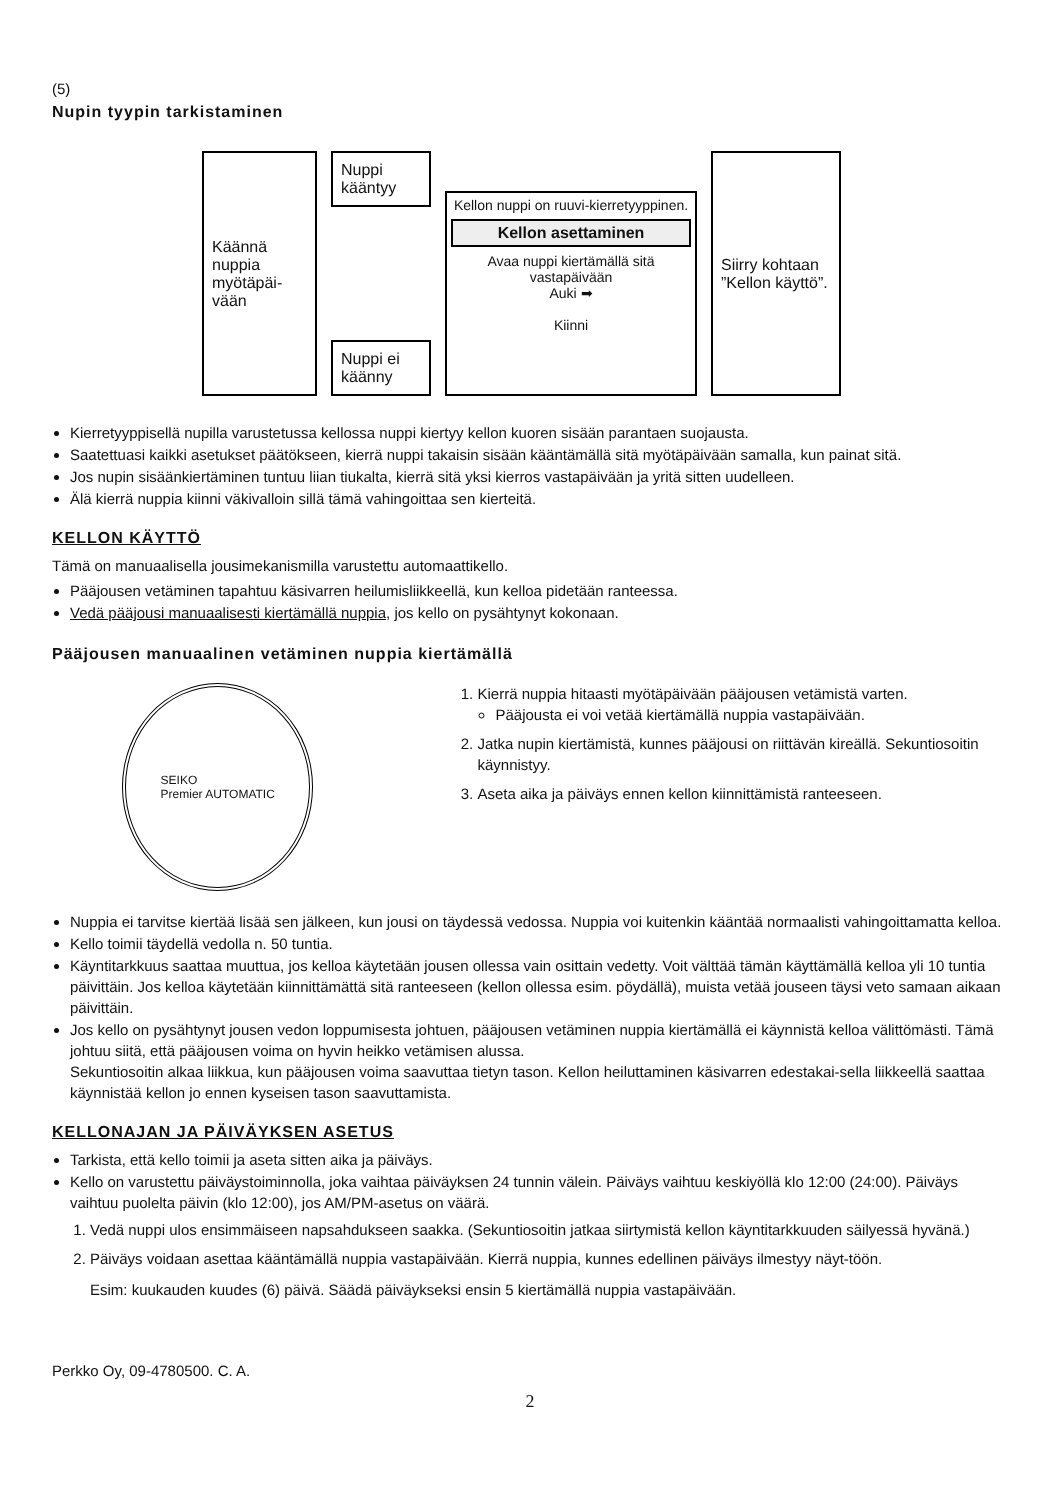(5)
Nupin tyypin tarkistaminen
Käännä nuppia myötäpäi-vään
Nuppi kääntyy
Nuppi ei käänny
Kellon nuppi on ruuvi-kierretyyppinen.
Kellon asettaminen
Avaa nuppi kiertämällä sitä vastapäivään
Auki ➡
Kiinni
Siirry kohtaan ”Kellon käyttö”.
Kierretyyppisellä nupilla varustetussa kellossa nuppi kiertyy kellon kuoren sisään parantaen suojausta.
Saatettuasi kaikki asetukset päätökseen, kierrä nuppi takaisin sisään kääntämällä sitä myötäpäivään samalla, kun painat sitä.
Jos nupin sisäänkiertäminen tuntuu liian tiukalta, kierrä sitä yksi kierros vastapäivään ja yritä sitten uudelleen.
Älä kierrä nuppia kiinni väkivalloin sillä tämä vahingoittaa sen kierteitä.
KELLON KÄYTTÖ
Tämä on manuaalisella jousimekanismilla varustettu automaattikello.
Pääjousen vetäminen tapahtuu käsivarren heilumisliikkeellä, kun kelloa pidetään ranteessa.
Vedä pääjousi manuaalisesti kiertämällä nuppia, jos kello on pysähtynyt kokonaan.
Pääjousen manuaalinen vetäminen nuppia kiertämällä
SEIKO
Premier AUTOMATIC
1. Kierrä nuppia hitaasti myötäpäivään pääjousen vetämistä varten.
Pääjousta ei voi vetää kiertämällä nuppia vastapäivään.
2. Jatka nupin kiertämistä, kunnes pääjousi on riittävän kireällä. Sekuntiosoitin käynnistyy.
3. Aseta aika ja päiväys ennen kellon kiinnittämistä ranteeseen.
Nuppia ei tarvitse kiertää lisää sen jälkeen, kun jousi on täydessä vedossa. Nuppia voi kuitenkin kääntää normaalisti vahingoittamatta kelloa.
Kello toimii täydellä vedolla n. 50 tuntia.
Käyntitarkkuus saattaa muuttua, jos kelloa käytetään jousen ollessa vain osittain vedetty. Voit välttää tämän käyttämällä kelloa yli 10 tuntia päivittäin. Jos kelloa käytetään kiinnittämättä sitä ranteeseen (kellon ollessa esim. pöydällä), muista vetää jouseen täysi veto samaan aikaan päivittäin.
Jos kello on pysähtynyt jousen vedon loppumisesta johtuen, pääjousen vetäminen nuppia kiertämällä ei käynnistä kelloa välittömästi. Tämä johtuu siitä, että pääjousen voima on hyvin heikko vetämisen alussa.
Sekuntiosoitin alkaa liikkua, kun pääjousen voima saavuttaa tietyn tason. Kellon heiluttaminen käsivarren edestakai-sella liikkeellä saattaa käynnistää kellon jo ennen kyseisen tason saavuttamista.
KELLONAJAN JA PÄIVÄYKSEN ASETUS
Tarkista, että kello toimii ja aseta sitten aika ja päiväys.
Kello on varustettu päiväystoiminnolla, joka vaihtaa päiväyksen 24 tunnin välein. Päiväys vaihtuu keskiyöllä klo 12:00 (24:00). Päiväys vaihtuu puolelta päivin (klo 12:00), jos AM/PM-asetus on väärä.
1. Vedä nuppi ulos ensimmäiseen napsahdukseen saakka. (Sekuntiosoitin jatkaa siirtymistä kellon käyntitarkkuuden säilyessä hyvänä.)
2. Päiväys voidaan asettaa kääntämällä nuppia vastapäivään. Kierrä nuppia, kunnes edellinen päiväys ilmestyy näyt-töön.
Esim: kuukauden kuudes (6) päivä. Säädä päiväykseksi ensin 5 kiertämällä nuppia vastapäivään.
Perkko Oy, 09-4780500. C. A.
2